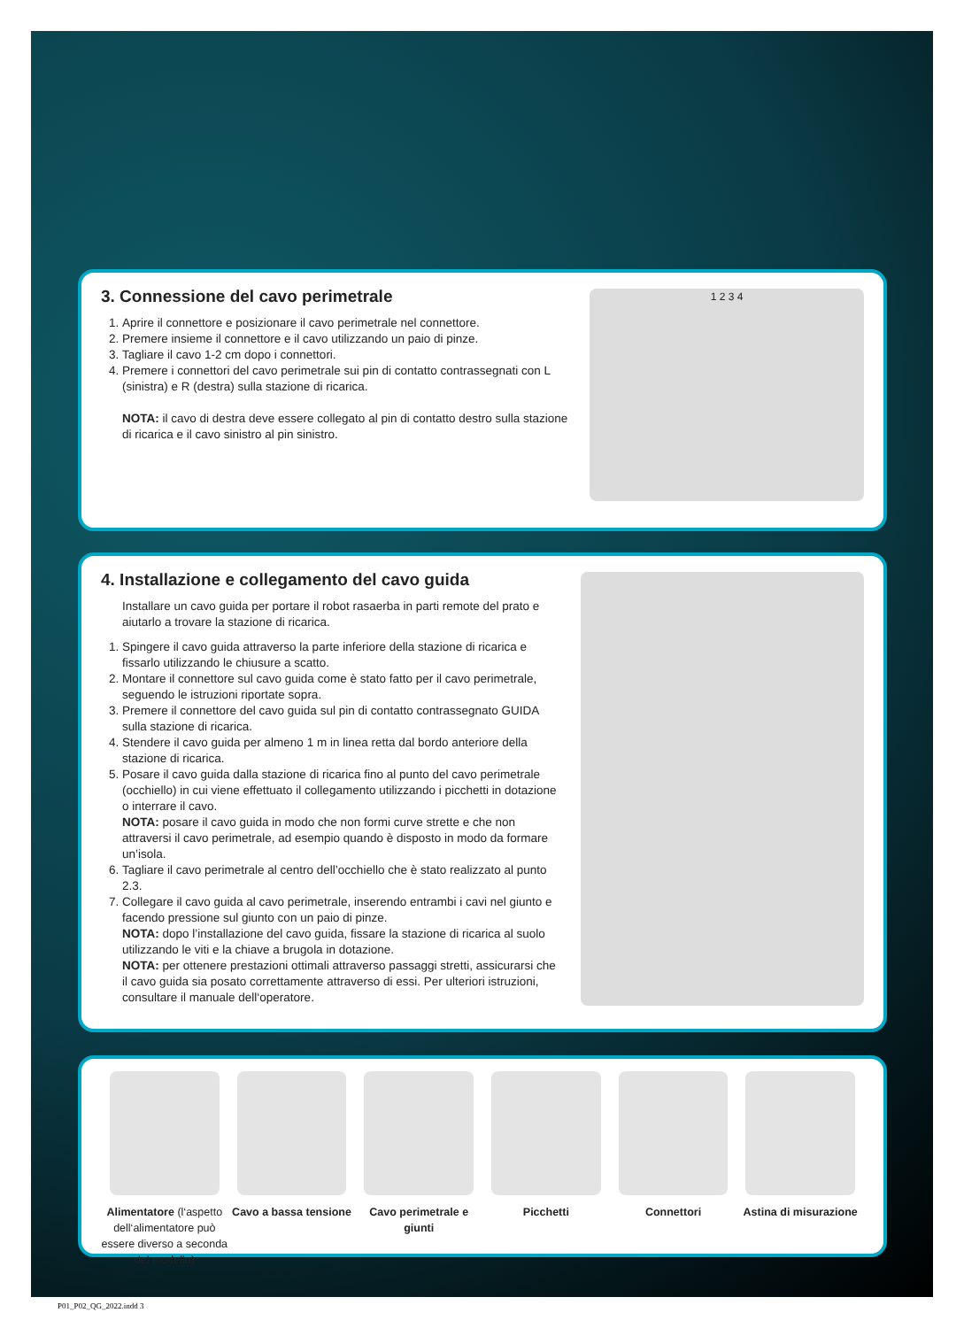3. Connessione del cavo perimetrale
1. Aprire il connettore e posizionare il cavo perimetrale nel connettore.
2. Premere insieme il connettore e il cavo utilizzando un paio di pinze.
3. Tagliare il cavo 1-2 cm dopo i connettori.
4. Premere i connettori del cavo perimetrale sui pin di contatto contrassegnati con L (sinistra) e R (destra) sulla stazione di ricarica.
NOTA: il cavo di destra deve essere collegato al pin di contatto destro sulla stazione di ricarica e il cavo sinistro al pin sinistro.
1 2 3 4
4. Installazione e collegamento del cavo guida
Installare un cavo guida per portare il robot rasaerba in parti remote del prato e aiutarlo a trovare la stazione di ricarica.
1. Spingere il cavo guida attraverso la parte inferiore della stazione di ricarica e fissarlo utilizzando le chiusure a scatto.
2. Montare il connettore sul cavo guida come è stato fatto per il cavo perimetrale, seguendo le istruzioni riportate sopra.
3. Premere il connettore del cavo guida sul pin di contatto contrassegnato GUIDA sulla stazione di ricarica.
4. Stendere il cavo guida per almeno 1 m in linea retta dal bordo anteriore della stazione di ricarica.
5. Posare il cavo guida dalla stazione di ricarica fino al punto del cavo perimetrale (occhiello) in cui viene effettuato il collegamento utilizzando i picchetti in dotazione o interrare il cavo.
NOTA: posare il cavo guida in modo che non formi curve strette e che non attraversi il cavo perimetrale, ad esempio quando è disposto in modo da formare un’isola.
6. Tagliare il cavo perimetrale al centro dell’occhiello che è stato realizzato al punto 2.3.
7. Collegare il cavo guida al cavo perimetrale, inserendo entrambi i cavi nel giunto e facendo pressione sul giunto con un paio di pinze.
NOTA: dopo l’installazione del cavo guida, fissare la stazione di ricarica al suolo utilizzando le viti e la chiave a brugola in dotazione.
NOTA: per ottenere prestazioni ottimali attraverso passaggi stretti, assicurarsi che il cavo guida sia posato correttamente attraverso di essi. Per ulteriori istruzioni, consultare il manuale dell‘operatore.
Alimentatore (l‘aspetto dell‘alimentatore può essere diverso a seconda del modello)
Cavo a bassa tensione Cavo perimetrale e giunti Picchetti Connettori Astina di misurazione
P01_P02_QG_2022.indd 3